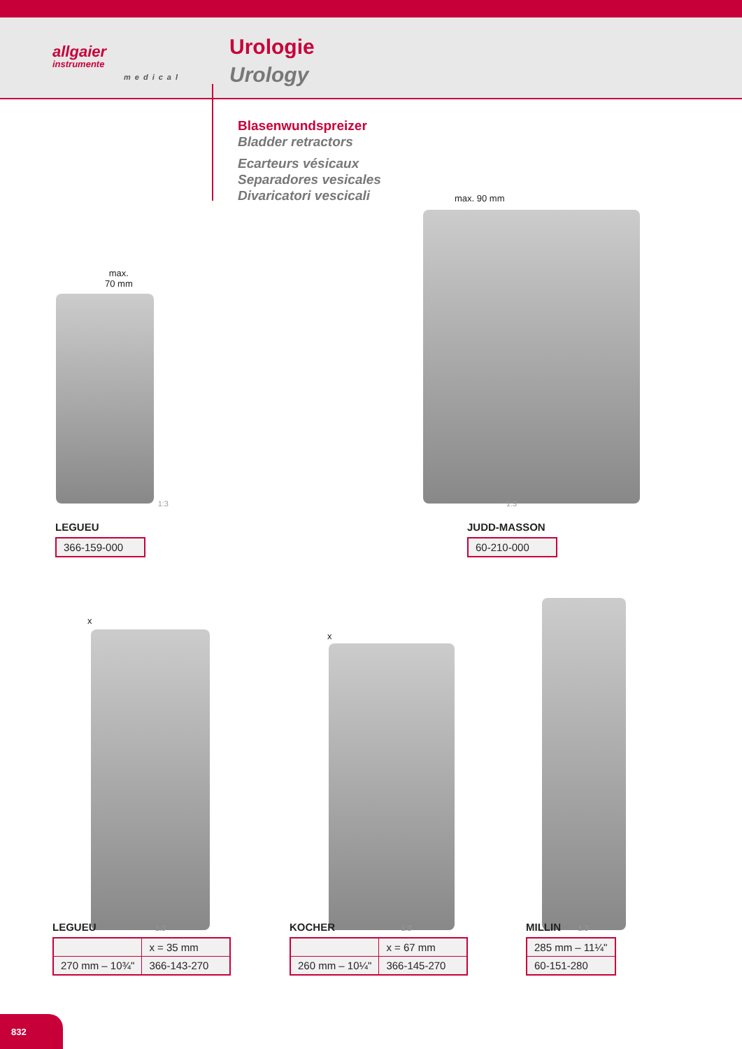allgaier
instrumente
medical
Urologie
Urology
Blasenwundspreizer
Bladder retractors
Ecarteurs vésicaux
Separadores vesicales
Divaricatori vescicali
max.
70 mm
max. 90 mm
LEGUEU 1:3
| 366-159-000 |
JUDD-MASSON 1:3
| 60-210-000 |
x
x
LEGUEU 1:3
| | x = 35 mm |
| 270 mm – 10¾" | 366-143-270 |
KOCHER 1:3
| | x = 67 mm |
| 260 mm – 10¼" | 366-145-270 |
MILLIN 1:3
| 285 mm – 11¼" |
| 60-151-280 |
832